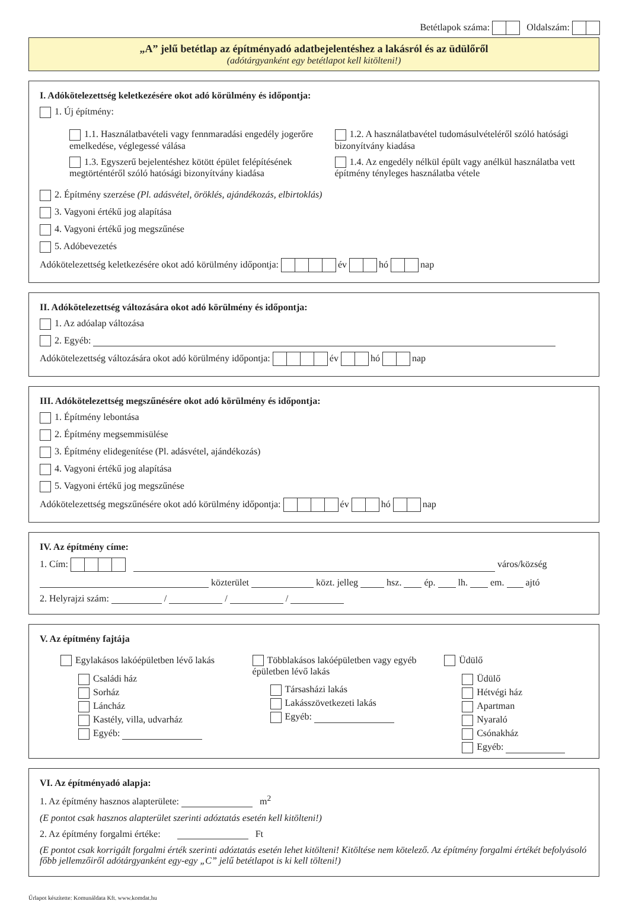Betétlapok száma: Oldalszám:
„A” jelű betétlap az építményadó adatbejelentéshez a lakásról és az üdülőről
(adótárgyanként egy betétlapot kell kitölteni!)
I. Adókötelezettség keletkezésére okot adó körülmény és időpontja:
1. Új építmény:
1.1. Használatbavételi vagy fennmaradási engedély jogerőre emelkedése, véglegessé válása
1.3. Egyszerű bejelentéshez kötött épület felépítésének megtörténtéről szóló hatósági bizonyítvány kiadása
1.2. A használatbavétel tudomásulvételéről szóló hatósági bizonyítvány kiadása
1.4. Az engedély nélkül épült vagy anélkül használatba vett építmény tényleges használatba vétele
2. Építmény szerzése (Pl. adásvétel, öröklés, ajándékozás, elbirtoklás)
3. Vagyoni értékű jog alapítása
4. Vagyoni értékű jog megszűnése
5. Adóbevezetés
Adókötelezettség keletkezésére okot adó körülmény időpontja: év hó nap
II. Adókötelezettség változására okot adó körülmény és időpontja:
1. Az adóalap változása
2. Egyéb:
Adókötelezettség változására okot adó körülmény időpontja: év hó nap
III. Adókötelezettség megszűnésére okot adó körülmény és időpontja:
1. Építmény lebontása
2. Építmény megsemmisülése
3. Építmény elidegenítése (Pl. adásvétel, ajándékozás)
4. Vagyoni értékű jog alapítása
5. Vagyoni értékű jog megszűnése
Adókötelezettség megszűnésére okot adó körülmény időpontja: év hó nap
IV. Az építmény címe:
1. Cím: város/község
közterület közt. jelleg hsz. ép. lh. em. ajtó
2. Helyrajzi szám: / / /
V. Az építmény fajtája
Egylakásos lakóépületben lévő lakás
Családi ház
Sorház
Láncház
Kastély, villa, udvarház
Egyéb:
Többlakásos lakóépületben vagy egyéb épületben lévő lakás
Társasházi lakás
Lakásszövetkezeti lakás
Egyéb:
Üdülő
Üdülő
Hétvégi ház
Apartman
Nyaraló
Csónakház
Egyéb:
VI. Az építményadó alapja:
1. Az építmény hasznos alapterülete: m<sup>2</sup>
(E pontot csak hasznos alapterület szerinti adóztatás esetén kell kitölteni!)
2. Az építmény forgalmi értéke: Ft
(E pontot csak korrigált forgalmi érték szerinti adóztatás esetén lehet kitölteni! Kitöltése nem kötelező. Az építmény forgalmi értékét befolyásoló főbb jellemzőiről adótárgyanként egy-egy „C” jelű betétlapot is ki kell tölteni!)
Űrlapot készítette: Komunáldata Kft. www.komdat.hu